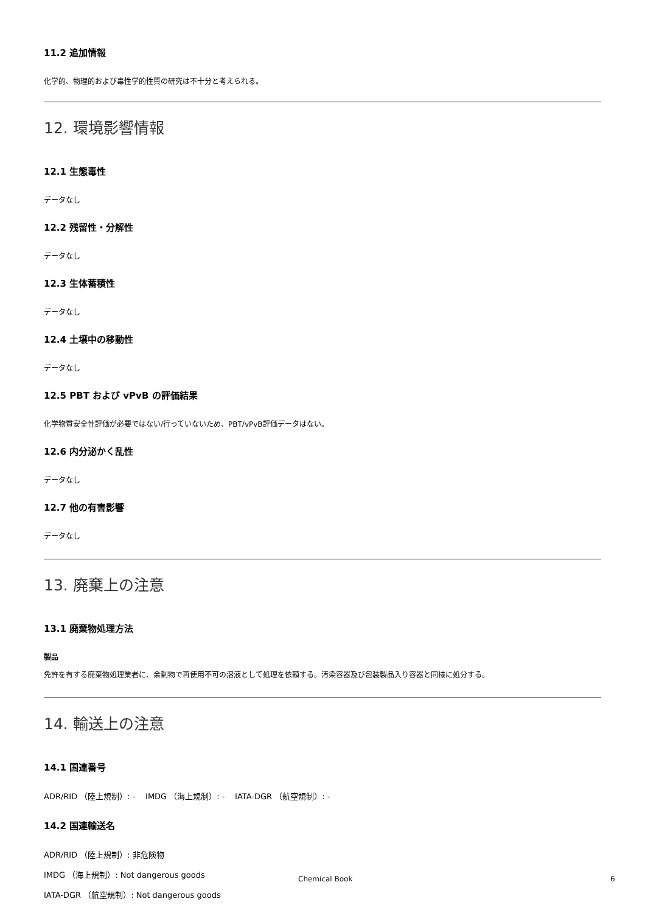11.2 追加情報
化学的、物理的および毒性学的性質の研究は不十分と考えられる。
12. 環境影響情報
12.1 生態毒性
データなし
12.2 残留性・分解性
データなし
12.3 生体蓄積性
データなし
12.4 土壌中の移動性
データなし
12.5 PBT および vPvB の評価結果
化学物質安全性評価が必要ではない/行っていないため、PBT/vPvB評価データはない。
12.6 内分泌かく乱性
データなし
12.7 他の有害影響
データなし
13. 廃棄上の注意
13.1 廃棄物処理方法
製品
免許を有する廃棄物処理業者に、余剰物で再使用不可の溶液として処理を依頼する。汚染容器及び包装製品入り容器と同様に処分する。
14. 輸送上の注意
14.1 国連番号
ADR/RID （陸上規制）: - IMDG （海上規制）: - IATA-DGR （航空規制）: -
14.2 国連輸送名
ADR/RID （陸上規制）: 非危険物
IMDG （海上規制）: Not dangerous goods
IATA-DGR （航空規制）: Not dangerous goods
Chemical Book 6